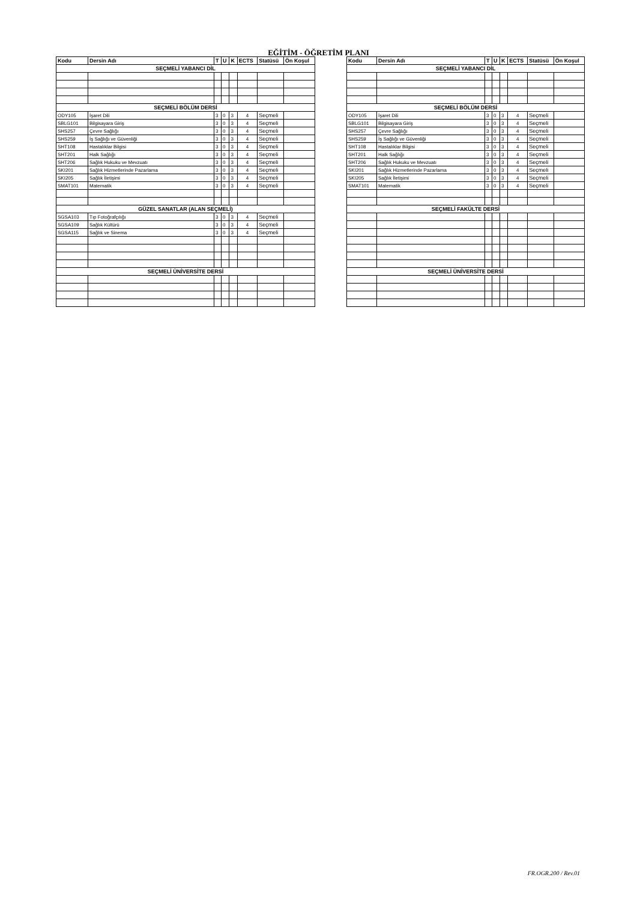EĞİTİM - ÖĞRETİM PLANI
| Kodu | Dersin Adı | T | U | K | ECTS | Statüsü | Ön Koşul |
| --- | --- | --- | --- | --- | --- | --- | --- |
| SEÇMELİ YABANCI DİL | | | | | | | |
| SEÇMELİ BÖLÜM DERSİ | | | | | | | |
| ODY105 | İşaret Dili | 3 | 0 | 3 | 4 | Seçmeli | |
| SBLG101 | Bilgisayara Giriş | 3 | 0 | 3 | 4 | Seçmeli | |
| SHS257 | Çevre Sağlığı | 3 | 0 | 3 | 4 | Seçmeli | |
| SHS259 | İş Sağlığı ve Güvenliği | 3 | 0 | 3 | 4 | Seçmeli | |
| SHT108 | Hastalıklar Bilgisi | 3 | 0 | 3 | 4 | Seçmeli | |
| SHT201 | Halk Sağlığı | 3 | 0 | 3 | 4 | Seçmeli | |
| SHT206 | Sağlık Hukuku ve Mevzuatı | 3 | 0 | 3 | 4 | Seçmeli | |
| SKI201 | Sağlık Hizmetlerinde Pazarlama | 3 | 0 | 3 | 4 | Seçmeli | |
| SKI205 | Sağlık İletişimi | 3 | 0 | 3 | 4 | Seçmeli | |
| SMAT101 | Matematik | 3 | 0 | 3 | 4 | Seçmeli | |
| GÜZEL SANATLAR (ALAN SEÇMELİ) | | | | | | | |
| SGSA103 | Tıp Fotoğrafçılığı | 3 | 0 | 3 | 4 | Seçmeli | |
| SGSA109 | Sağlık Kültürü | 3 | 0 | 3 | 4 | Seçmeli | |
| SGSA115 | Sağlık ve Sinema | 3 | 0 | 3 | 4 | Seçmeli | |
| SEÇMELİ ÜNİVERSİTE DERSİ | | | | | | | |
| Kodu | Dersin Adı | T | U | K | ECTS | Statüsü | Ön Koşul |
| --- | --- | --- | --- | --- | --- | --- | --- |
| SEÇMELİ YABANCI DİL | | | | | | | |
| SEÇMELİ BÖLÜM DERSİ | | | | | | | |
| ODY105 | İşaret Dili | 3 | 0 | 3 | 4 | Seçmeli | |
| SBLG101 | Bilgisayara Giriş | 3 | 0 | 3 | 4 | Seçmeli | |
| SHS257 | Çevre Sağlığı | 3 | 0 | 3 | 4 | Seçmeli | |
| SHS259 | İş Sağlığı ve Güvenliği | 3 | 0 | 3 | 4 | Seçmeli | |
| SHT108 | Hastalıklar Bilgisi | 3 | 0 | 3 | 4 | Seçmeli | |
| SHT201 | Halk Sağlığı | 3 | 0 | 3 | 4 | Seçmeli | |
| SHT206 | Sağlık Hukuku ve Mevzuatı | 3 | 0 | 3 | 4 | Seçmeli | |
| SKI201 | Sağlık Hizmetlerinde Pazarlama | 3 | 0 | 3 | 4 | Seçmeli | |
| SKI205 | Sağlık İletişimi | 3 | 0 | 3 | 4 | Seçmeli | |
| SMAT101 | Matematik | 3 | 0 | 3 | 4 | Seçmeli | |
| SEÇMELİ FAKÜLTE DERSİ | | | | | | | |
| SEÇMELİ ÜNİVERSİTE DERSİ | | | | | | | |
FR.OGR.200 / Rev.01